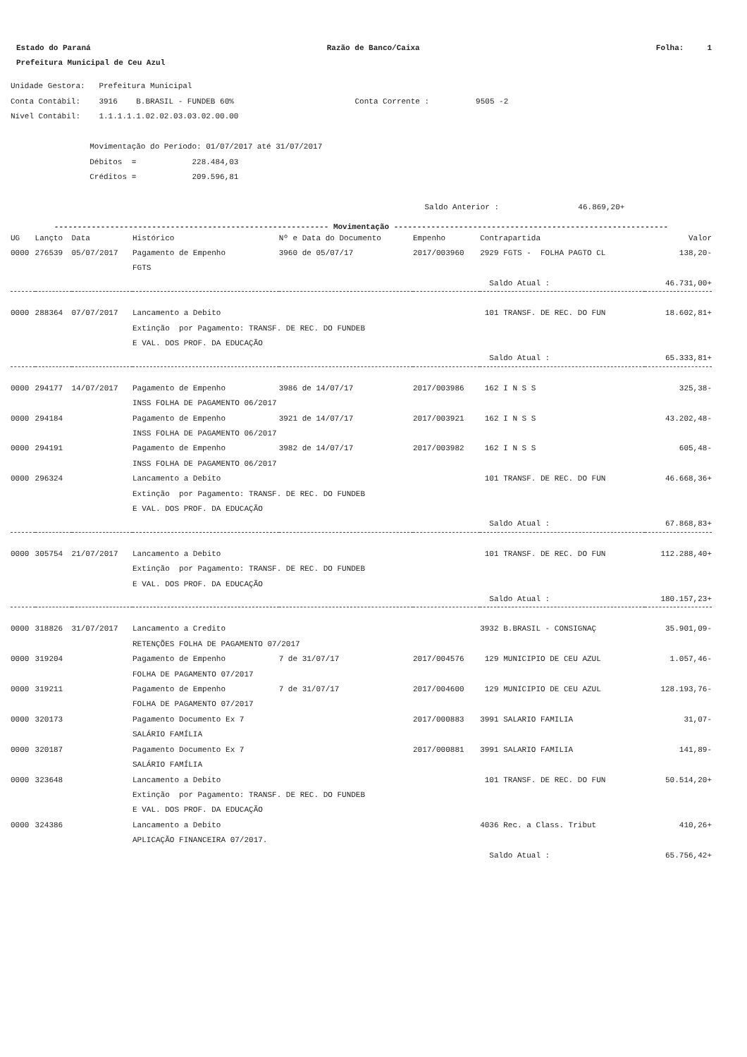Estado do Paraná Razão de Banco/Caixa Folha: 1
Prefeitura Municipal de Ceu Azul
Unidade Gestora: Prefeitura Municipal Conta Contábil: 3916 B.BRASIL - FUNDEB 60% Conta Corrente : 9505 -2 Nível Contábil: 1.1.1.1.1.02.02.03.03.02.00.00 Movimentação do Período: 01/07/2017 até 31/07/2017 Débitos = 228.484,03 Créditos = 209.596,81 Saldo Anterior : 46.869,20+
----------------------------------------------------------- Movimentação -----------------------------------------------------------
| UG | Lançto | Data | Histórico | Nº e Data do Documento | Empenho | Contrapartida | Valor |
| --- | --- | --- | --- | --- | --- | --- | --- |
| 0000 | 276539 | 05/07/2017 | Pagamento de Empenho | 3960 de 05/07/17 | 2017/003960 | 2929 FGTS - FOLHA PAGTO CL | 138,20- |
| | | | FGTS | | | | |
| | | | | | | Saldo Atual : | 46.731,00+ |
| 0000 | 288364 | 07/07/2017 | Lancamento a Debito | | | 101 TRANSF. DE REC. DO FUN | 18.602,81+ |
| | | | Extinção por Pagamento: TRANSF. DE REC. DO FUNDEB E VAL. DOS PROF. DA EDUCAÇÃO | | | | |
| | | | | | | Saldo Atual : | 65.333,81+ |
| 0000 | 294177 | 14/07/2017 | Pagamento de Empenho | 3986 de 14/07/17 | 2017/003986 | 162 I N S S | 325,38- |
| | | | INSS FOLHA DE PAGAMENTO 06/2017 | | | | |
| 0000 | 294184 | | Pagamento de Empenho | 3921 de 14/07/17 | 2017/003921 | 162 I N S S | 43.202,48- |
| | | | INSS FOLHA DE PAGAMENTO 06/2017 | | | | |
| 0000 | 294191 | | Pagamento de Empenho | 3982 de 14/07/17 | 2017/003982 | 162 I N S S | 605,48- |
| | | | INSS FOLHA DE PAGAMENTO 06/2017 | | | | |
| 0000 | 296324 | | Lancamento a Debito | | | 101 TRANSF. DE REC. DO FUN | 46.668,36+ |
| | | | Extinção por Pagamento: TRANSF. DE REC. DO FUNDEB E VAL. DOS PROF. DA EDUCAÇÃO | | | | |
| | | | | | | Saldo Atual : | 67.868,83+ |
| 0000 | 305754 | 21/07/2017 | Lancamento a Debito | | | 101 TRANSF. DE REC. DO FUN | 112.288,40+ |
| | | | Extinção por Pagamento: TRANSF. DE REC. DO FUNDEB E VAL. DOS PROF. DA EDUCAÇÃO | | | | |
| | | | | | | Saldo Atual : | 180.157,23+ |
| 0000 | 318826 | 31/07/2017 | Lancamento a Credito | | | 3932 B.BRASIL - CONSIGNAÇ | 35.901,09- |
| | | | RETENÇÕES FOLHA DE PAGAMENTO 07/2017 | | | | |
| 0000 | 319204 | | Pagamento de Empenho | 7 de 31/07/17 | 2017/004576 | 129 MUNICIPIO DE CEU AZUL | 1.057,46- |
| | | | FOLHA DE PAGAMENTO 07/2017 | | | | |
| 0000 | 319211 | | Pagamento de Empenho | 7 de 31/07/17 | 2017/004600 | 129 MUNICIPIO DE CEU AZUL | 128.193,76- |
| | | | FOLHA DE PAGAMENTO 07/2017 | | | | |
| 0000 | 320173 | | Pagamento Documento Ex 7 | | 2017/000883 | 3991 SALARIO FAMILIA | 31,07- |
| | | | SALÁRIO FAMÍLIA | | | | |
| 0000 | 320187 | | Pagamento Documento Ex 7 | | 2017/000881 | 3991 SALARIO FAMILIA | 141,89- |
| | | | SALÁRIO FAMÍLIA | | | | |
| 0000 | 323648 | | Lancamento a Debito | | | 101 TRANSF. DE REC. DO FUN | 50.514,20+ |
| | | | Extinção por Pagamento: TRANSF. DE REC. DO FUNDEB E VAL. DOS PROF. DA EDUCAÇÃO | | | | |
| 0000 | 324386 | | Lancamento a Debito | | | 4036 Rec. a Class. Tribut | 410,26+ |
| | | | APLICAÇÃO FINANCEIRA 07/2017. | | | | |
| | | | | | | Saldo Atual : | 65.756,42+ |